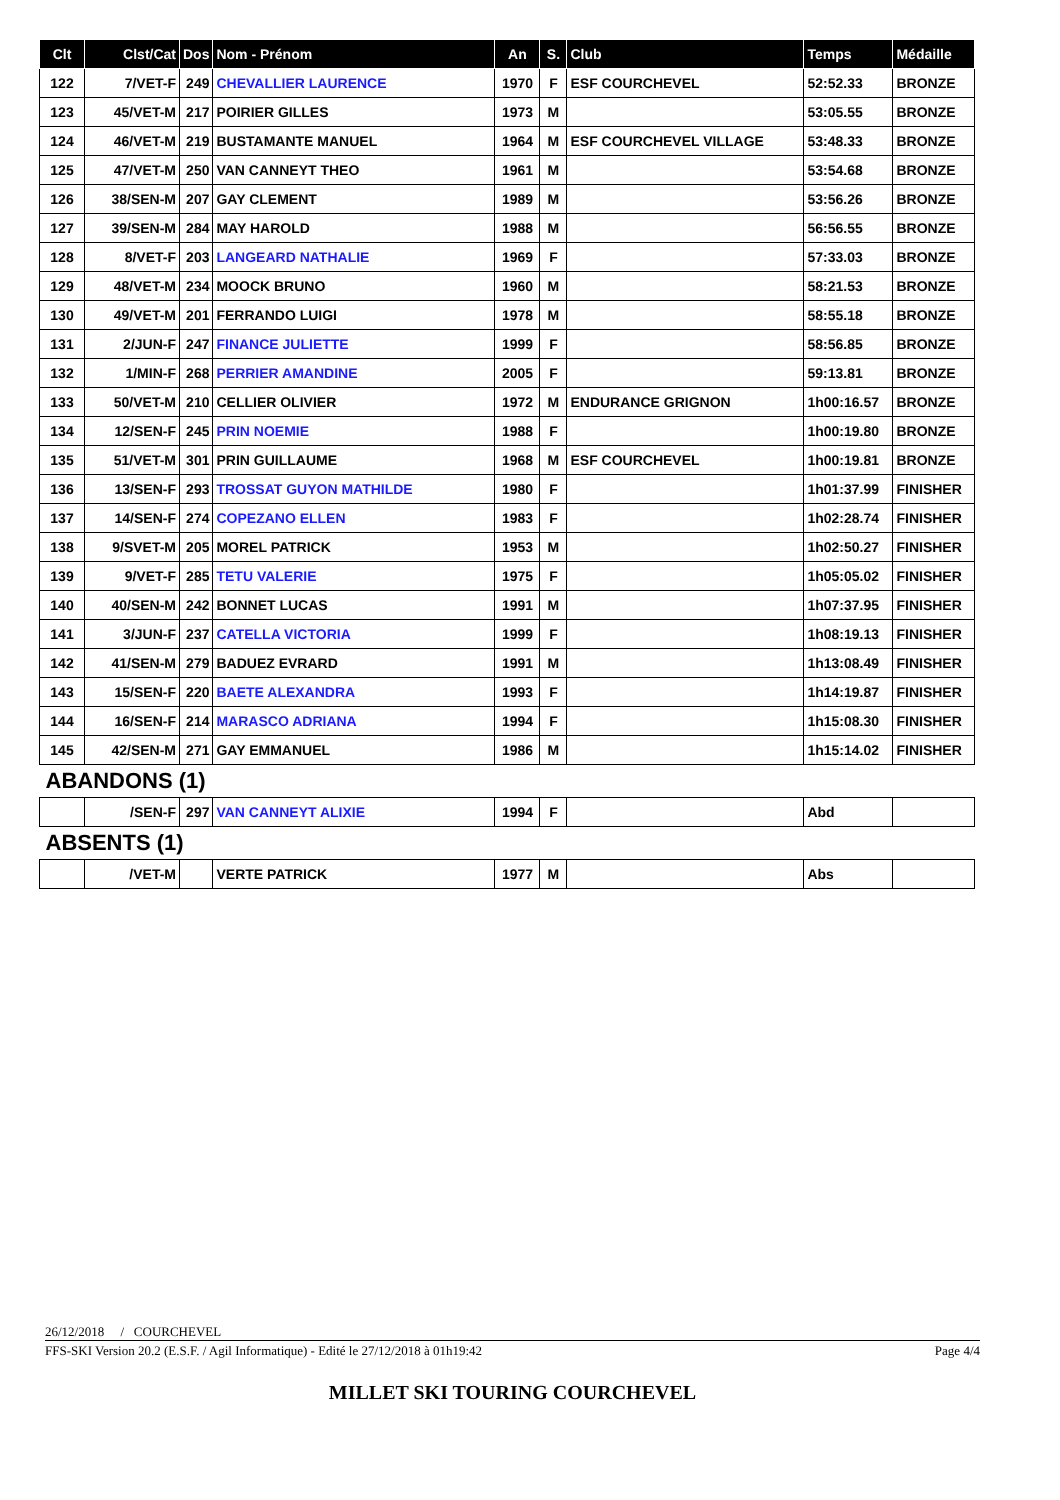| Clt | Clst/Cat | Dos | Nom - Prénom | An | S. | Club | Temps | Médaille |
| --- | --- | --- | --- | --- | --- | --- | --- | --- |
| 122 | 7/VET-F | 249 | CHEVALLIER LAURENCE | 1970 | F | ESF COURCHEVEL | 52:52.33 | BRONZE |
| 123 | 45/VET-M | 217 | POIRIER GILLES | 1973 | M | | 53:05.55 | BRONZE |
| 124 | 46/VET-M | 219 | BUSTAMANTE MANUEL | 1964 | M | ESF COURCHEVEL VILLAGE | 53:48.33 | BRONZE |
| 125 | 47/VET-M | 250 | VAN CANNEYT THEO | 1961 | M | | 53:54.68 | BRONZE |
| 126 | 38/SEN-M | 207 | GAY CLEMENT | 1989 | M | | 53:56.26 | BRONZE |
| 127 | 39/SEN-M | 284 | MAY HAROLD | 1988 | M | | 56:56.55 | BRONZE |
| 128 | 8/VET-F | 203 | LANGEARD NATHALIE | 1969 | F | | 57:33.03 | BRONZE |
| 129 | 48/VET-M | 234 | MOOCK BRUNO | 1960 | M | | 58:21.53 | BRONZE |
| 130 | 49/VET-M | 201 | FERRANDO LUIGI | 1978 | M | | 58:55.18 | BRONZE |
| 131 | 2/JUN-F | 247 | FINANCE JULIETTE | 1999 | F | | 58:56.85 | BRONZE |
| 132 | 1/MIN-F | 268 | PERRIER AMANDINE | 2005 | F | | 59:13.81 | BRONZE |
| 133 | 50/VET-M | 210 | CELLIER OLIVIER | 1972 | M | ENDURANCE GRIGNON | 1h00:16.57 | BRONZE |
| 134 | 12/SEN-F | 245 | PRIN NOEMIE | 1988 | F | | 1h00:19.80 | BRONZE |
| 135 | 51/VET-M | 301 | PRIN GUILLAUME | 1968 | M | ESF COURCHEVEL | 1h00:19.81 | BRONZE |
| 136 | 13/SEN-F | 293 | TROSSAT GUYON MATHILDE | 1980 | F | | 1h01:37.99 | FINISHER |
| 137 | 14/SEN-F | 274 | COPEZANO ELLEN | 1983 | F | | 1h02:28.74 | FINISHER |
| 138 | 9/SVET-M | 205 | MOREL PATRICK | 1953 | M | | 1h02:50.27 | FINISHER |
| 139 | 9/VET-F | 285 | TETU VALERIE | 1975 | F | | 1h05:05.02 | FINISHER |
| 140 | 40/SEN-M | 242 | BONNET LUCAS | 1991 | M | | 1h07:37.95 | FINISHER |
| 141 | 3/JUN-F | 237 | CATELLA VICTORIA | 1999 | F | | 1h08:19.13 | FINISHER |
| 142 | 41/SEN-M | 279 | BADUEZ EVRARD | 1991 | M | | 1h13:08.49 | FINISHER |
| 143 | 15/SEN-F | 220 | BAETE ALEXANDRA | 1993 | F | | 1h14:19.87 | FINISHER |
| 144 | 16/SEN-F | 214 | MARASCO ADRIANA | 1994 | F | | 1h15:08.30 | FINISHER |
| 145 | 42/SEN-M | 271 | GAY EMMANUEL | 1986 | M | | 1h15:14.02 | FINISHER |
| ABANDONS (1) | | | | | | | | |
| | /SEN-F | 297 | VAN CANNEYT ALIXIE | 1994 | F | | Abd | |
| ABSENTS (1) | | | | | | | | |
| | /VET-M | | VERTE PATRICK | 1977 | M | | Abs | |
26/12/2018 / COURCHEVEL
FFS-SKI Version 20.2 (E.S.F. / Agil Informatique) - Edité le 27/12/2018 à 01h19:42 Page 4/4
MILLET SKI TOURING COURCHEVEL